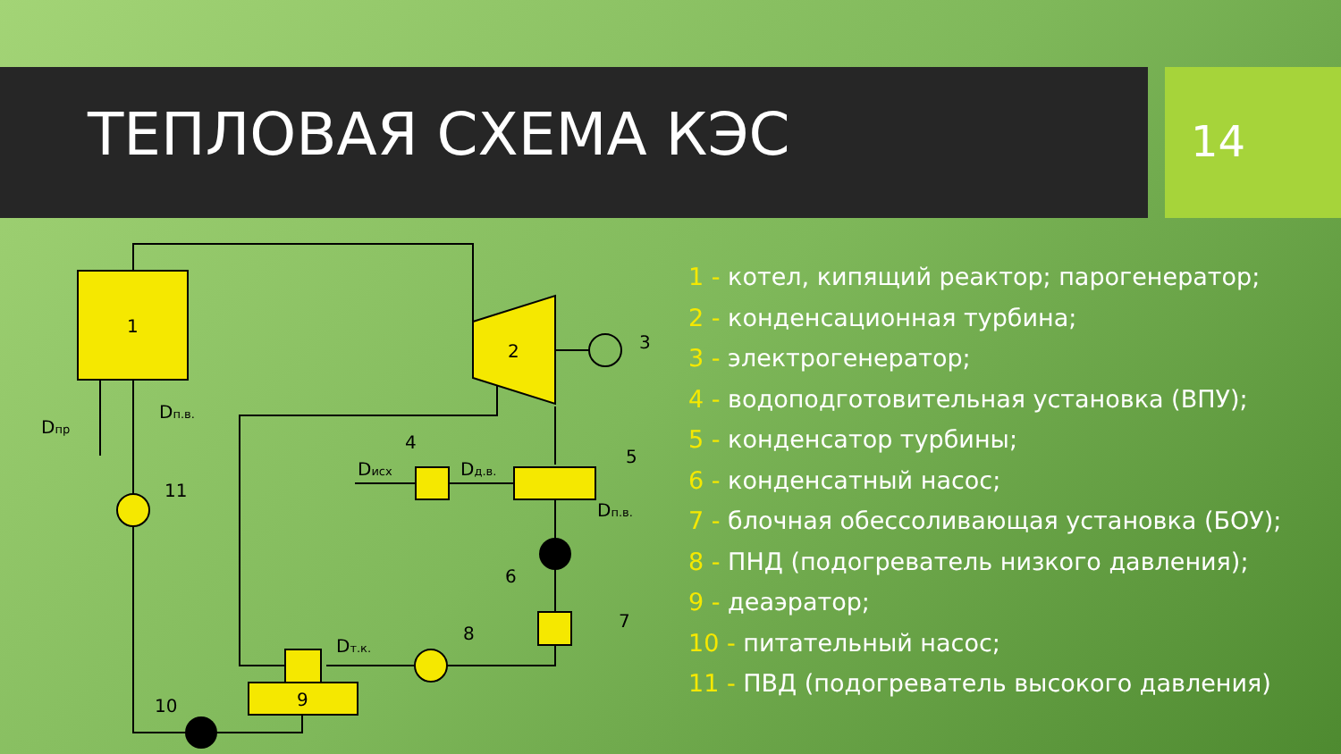ТЕПЛОВАЯ СХЕМА КЭС 14
1
2
3
4
5
6
7
8
9
10
11
Dпр
Dп.в.
Dисх
Dд.в.
Dп.в.
Dт.к.
1 - котел, кипящий реактор; парогенератор;
2 - конденсационная турбина;
3 - электрогенератор;
4 - водоподготовительная установка (ВПУ);
5 - конденсатор турбины;
6 - конденсатный насос;
7 - блочная обессоливающая установка (БОУ);
8 - ПНД (подогреватель низкого давления);
9 - деаэратор;
10 - питательный насос;
11 - ПВД (подогреватель высокого давления)